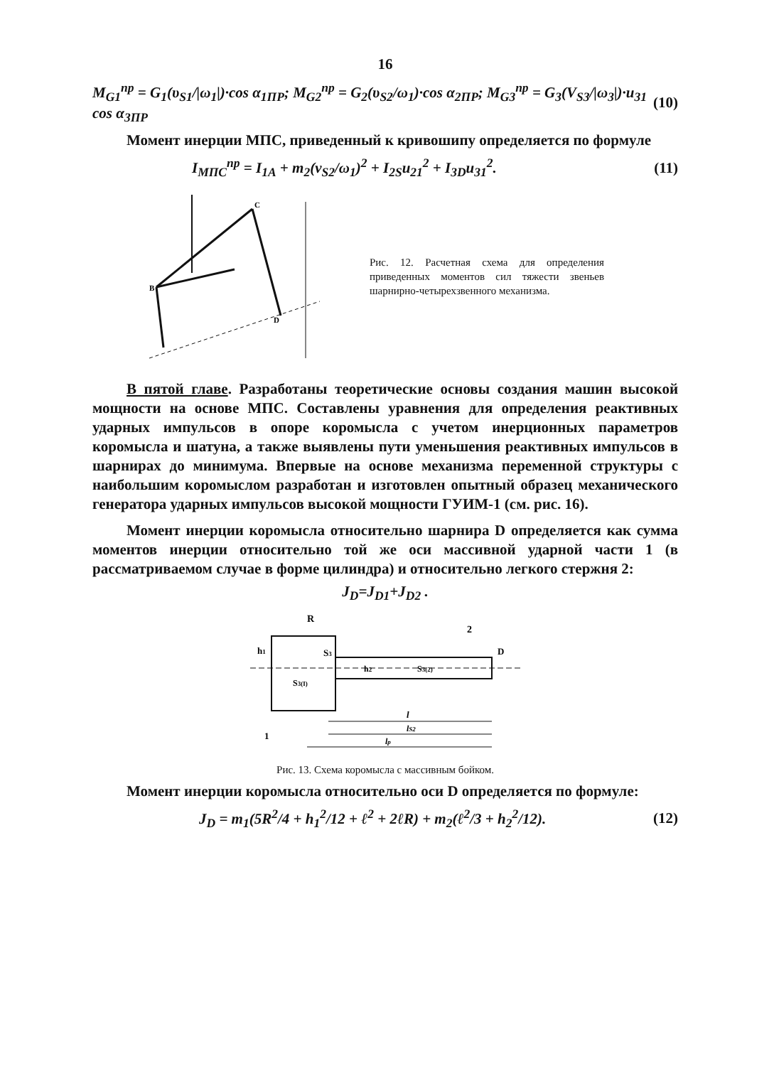16
M<sub>G1</sub><sup>пр</sup> = G<sub>1</sub>(υ<sub>S1</sub>/|ω<sub>1</sub>|)·cos α<sub>1ПР</sub>; M<sub>G2</sub><sup>пр</sup> = G<sub>2</sub>(υ<sub>S2</sub>/ω<sub>1</sub>)·cos α<sub>2ПР</sub>; M<sub>G3</sub><sup>пр</sup> = G<sub>3</sub>(V<sub>S3</sub>/|ω<sub>3</sub>|)·u<sub>31</sub> cos α<sub>3ПР</sub> (10)
Момент инерции МПС, приведенный к кривошипу определяется по формуле
I<sub>МПС</sub><sup>пр</sup> = I<sub>1A</sub> + m<sub>2</sub>(v<sub>S2</sub>/ω<sub>1</sub>)<sup>2</sup> + I<sub>2S</sub>u<sub>21</sub><sup>2</sup> + I<sub>3D</sub>u<sub>31</sub><sup>2</sup>. (11)
B
C
D
Рис. 12. Расчетная схема для определения приведенных моментов сил тяжести звеньев шарнирно-четырехзвенного механизма.
В пятой главе. Разработаны теоретические основы создания машин высокой мощности на основе МПС. Составлены уравнения для определения реактивных ударных импульсов в опоре коромысла с учетом инерционных параметров коромысла и шатуна, а также выявлены пути уменьшения реактивных импульсов в шарнирах до минимума. Впервые на основе механизма переменной структуры с наибольшим коромыслом разработан и изготовлен опытный образец механического генератора ударных импульсов высокой мощности ГУИМ-1 (см. рис. 16).
Момент инерции коромысла относительно шарнира D определяется как сумма моментов инерции относительно той же оси массивной ударной части 1 (в рассматриваемом случае в форме цилиндра) и относительно легкого стержня 2:
J<sub>D</sub>=J<sub>D1</sub>+J<sub>D2</sub> .
R
h1
S3
S3(I)
h2
S3(2)
2
D
l
lS2
lp
1
Рис. 13. Схема коромысла с массивным бойком.
Момент инерции коромысла относительно оси D определяется по формуле:
J<sub>D</sub> = m<sub>1</sub>(5R<sup>2</sup>/4 + h<sub>1</sub><sup>2</sup>/12 + ℓ<sup>2</sup> + 2ℓR) + m<sub>2</sub>(ℓ<sup>2</sup>/3 + h<sub>2</sub><sup>2</sup>/12). (12)